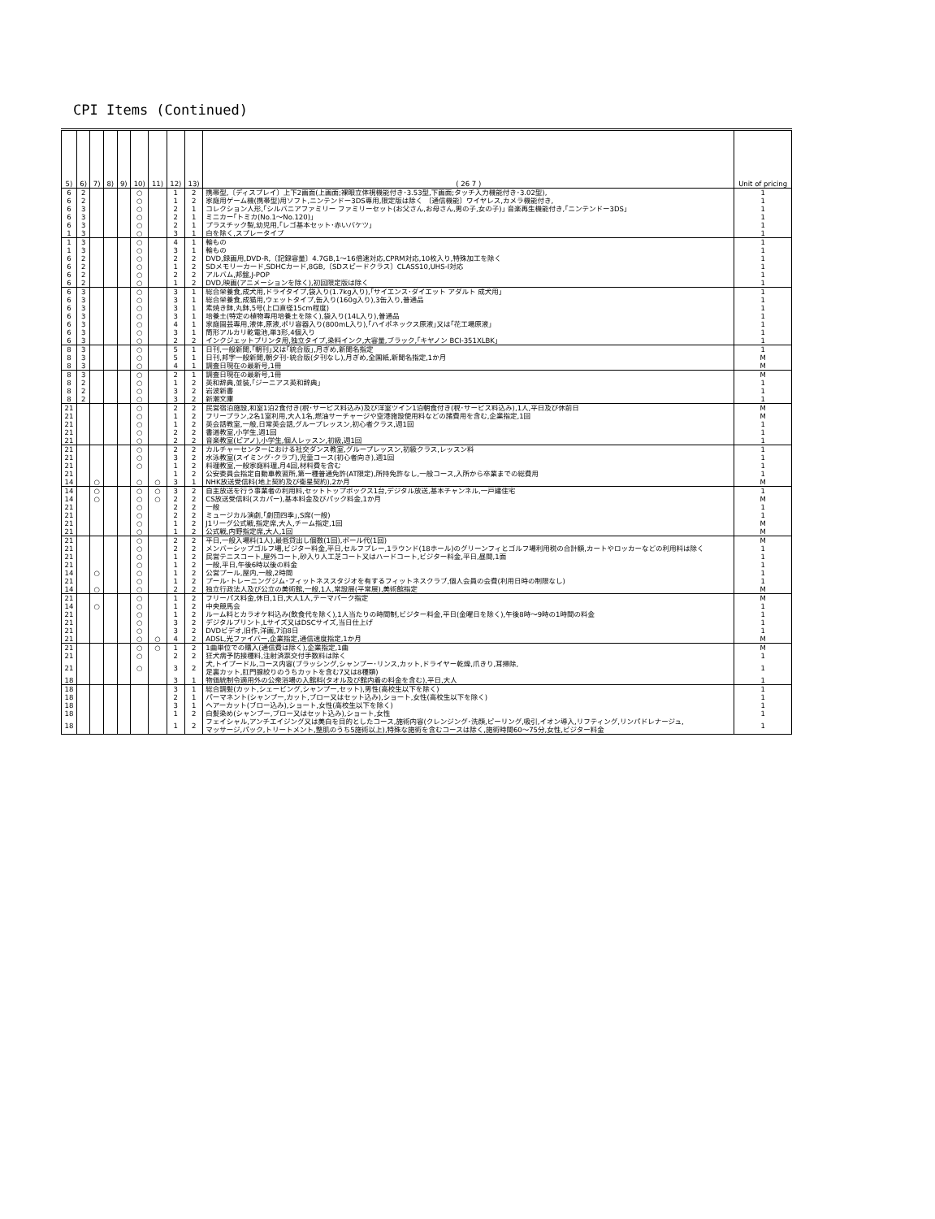CPI Items (Continued)
| 5) | 6) | 7) | 8) | 9) | 10) | 11) | 12) | 13) | ( 26 7 ) | Unit of pricing |
| --- | --- | --- | --- | --- | --- | --- | --- | --- | --- | --- |
| 6 | 2 | | | | ○ | | 1 | 2 | 携帯型,〔ディスプレイ〕上下2画面(上画面;裸眼立体視機能付き･3.53型,下画面;タッチ入力機能付き･3.02型), | 1 |
| 6 | 2 | | | | ○ | | 1 | 2 | 家庭用ゲーム機(携帯型)用ソフト,ニンテンドー3DS専用,限定版は除く 〔通信機能〕ワイヤレス,カメラ機能付き, | 1 |
| 6 | 3 | | | | ○ | | 2 | 1 | コレクション人形,｢シルバニアファミリー ファミリーセット(お父さん,お母さん,男の子,女の子)｣ 音楽再生機能付き,｢ニンテンドー3DS｣ | 1 |
| 6 | 3 | | | | ○ | | 2 | 1 | ミニカー｢トミカ(No.1～No.120)｣ | 1 |
| 6 | 3 | | | | ○ | | 2 | 1 | プラスチック製,幼児用,｢レゴ基本セット･赤いバケツ｣ | 1 |
| 1 | 3 | | | | ○ | | 3 | 1 | 白を除く,スプレータイプ | 1 |
| 1 | 3 | | | | ○ | | 4 | 1 | 輪もの | 1 |
| 1 | 3 | | | | ○ | | 3 | 1 | 輪もの | 1 |
| 6 | 2 | | | | ○ | | 2 | 2 | DVD,録画用,DVD-R,〔記録容量〕4.7GB,1～16倍速対応,CPRM対応,10枚入り,特殊加工を除く | 1 |
| 6 | 2 | | | | ○ | | 1 | 2 | SDメモリーカード,SDHCカード,8GB,〔SDスピードクラス〕CLASS10,UHS-I対応 | 1 |
| 6 | 2 | | | | ○ | | 2 | 2 | アルバム,邦盤,J-POP | 1 |
| 6 | 2 | | | | ○ | | 1 | 2 | DVD,映画(アニメーションを除く),初回限定版は除く | 1 |
| 6 | 3 | | | | ○ | | 3 | 1 | 総合栄養食,成犬用,ドライタイプ,袋入り(1.7kg入り),｢サイエンス･ダイエット アダルト 成犬用｣ | 1 |
| 6 | 3 | | | | ○ | | 3 | 1 | 総合栄養食,成猫用,ウェットタイプ,缶入り(160g入り),3缶入り,普通品 | 1 |
| 6 | 3 | | | | ○ | | 3 | 1 | 素焼き鉢,丸鉢,5号(上口直径15cm程度) | 1 |
| 6 | 3 | | | | ○ | | 3 | 1 | 培養土(特定の植物専用培養土を除く),袋入り(14L入り),普通品 | 1 |
| 6 | 3 | | | | ○ | | 4 | 1 | 家庭園芸専用,液体,原液,ポリ容器入り(800mL入り),｢ハイポネックス原液｣又は｢花工場原液｣ | 1 |
| 6 | 3 | | | | ○ | | 3 | 1 | 筒形アルカリ乾電池,単3形,4個入り | 1 |
| 6 | 3 | | | | ○ | | 2 | 2 | インクジェットプリンタ用,独立タイプ,染料インク,大容量,ブラック,｢キヤノン BCI-351XLBK｣ | 1 |
| 8 | 3 | | | | ○ | | 5 | 1 | 日刊,一般新聞,｢朝刊｣又は｢統合版｣,月ぎめ,新聞名指定 | 1 |
| 8 | 3 | | | | ○ | | 5 | 1 | 日刊,邦字一般新聞,朝夕刊･統合版(夕刊なし),月ぎめ,全国紙,新聞名指定,1か月 | M |
| 8 | 3 | | | | ○ | | 4 | 1 | 調査日現在の最新号,1冊 | M |
| 8 | 3 | | | | ○ | | 2 | 1 | 調査日現在の最新号,1冊 | M |
| 8 | 2 | | | | ○ | | 1 | 2 | 英和辞典,並装,｢ジーニアス英和辞典｣ | 1 |
| 8 | 2 | | | | ○ | | 3 | 2 | 岩波新書 | 1 |
| 8 | 2 | | | | ○ | | 3 | 2 | 新潮文庫 | 1 |
| 21 | | | | | ○ | | 2 | 2 | 民営宿泊施設,和室1泊2食付き(税･サービス料込み)及び洋室ツイン1泊朝食付き(税･サービス料込み),1人,平日及び休前日 | M |
| 21 | | | | | ○ | | 1 | 2 | フリープラン,2名1室利用,大人1名,燃油サーチャージや空港施設使用料などの諸費用を含む,企業指定,1回 | M |
| 21 | | | | | ○ | | 1 | 2 | 英会話教室,一般,日常英会話,グループレッスン,初心者クラス,週1回 | 1 |
| 21 | | | | | ○ | | 2 | 2 | 書道教室,小学生,週1回 | 1 |
| 21 | | | | | ○ | | 2 | 2 | 音楽教室(ピアノ),小学生,個人レッスン,初級,週1回 | 1 |
| 21 | | | | | ○ | | 2 | 2 | カルチャーセンターにおける社交ダンス教室,グループレッスン,初級クラス,レッスン料 | 1 |
| 21 | | | | | ○ | | 3 | 2 | 水泳教室(スイミング･クラブ),児童コース(初心者向き),週1回 | 1 |
| 21 | | | | | ○ | | 1 | 2 | 料理教室,一般家庭料理,月4回,材料費を含む | 1 |
| 21 | | | | | | | 1 | 2 | 公安委員会指定自動車教習所,第一種普通免許(AT限定),所持免許なし,一般コース,入所から卒業までの総費用 | 1 |
| 14 | | ○ | | | ○ | ○ | 3 | 1 | NHK放送受信料(地上契約及び衛星契約),2か月 | M |
| 14 | | ○ | | | ○ | ○ | 3 | 2 | 自主放送を行う事業者の利用料,セットトップボックス1台,デジタル放送,基本チャンネル,一戸建住宅 | 1 |
| 14 | | ○ | | | ○ | ○ | 2 | 2 | CS放送受信料(スカパー),基本料金及びパック料金,1か月 | M |
| 21 | | | | | ○ | | 2 | 2 | 一般 | 1 |
| 21 | | | | | ○ | | 2 | 2 | ミュージカル演劇,｢劇団四季｣,S席(一般) | 1 |
| 21 | | | | | ○ | | 1 | 2 | J1リーグ公式戦,指定席,大人,チーム指定,1回 | M |
| 21 | | | | | ○ | | 1 | 2 | 公式戦,内野指定席,大人,1回 | M |
| 21 | | | | | ○ | | 2 | 2 | 平日,一般入場料(1人),最低貸出し個数(1回),ボール代(1回) | M |
| 21 | | | | | ○ | | 2 | 2 | メンバーシップゴルフ場,ビジター料金,平日,セルフプレー,1ラウンド(18ホール)のグリーンフィとゴルフ場利用税の合計額,カートやロッカーなどの利用料は除く | 1 |
| 21 | | | | | ○ | | 1 | 2 | 民営テニスコート,屋外コート,砂入り人工芝コート又はハードコート,ビジター料金,平日,昼間,1面 | 1 |
| 21 | | | | | ○ | | 1 | 2 | 一般,平日,午後6時以後の料金 | 1 |
| 14 | | ○ | | | ○ | | 1 | 2 | 公営プール,屋内,一般,2時間 | 1 |
| 21 | | | | | ○ | | 1 | 2 | プール･トレーニングジム･フィットネススタジオを有するフィットネスクラブ,個人会員の会費(利用日時の制限なし) | 1 |
| 14 | | ○ | | | ○ | | 2 | 2 | 独立行政法人及び公立の美術館,一般,1人,常設展(平常展),美術館指定 | M |
| 21 | | | | | ○ | | 1 | 2 | フリーパス料金,休日,1日,大人1人,テーマパーク指定 | M |
| 14 | | ○ | | | ○ | | 1 | 2 | 中央競馬会 | 1 |
| 21 | | | | | ○ | | 1 | 2 | ルーム料とカラオケ料込み(飲食代を除く),1人当たりの時間制,ビジター料金,平日(金曜日を除く),午後8時～9時の1時間の料金 | 1 |
| 21 | | | | | ○ | | 3 | 2 | デジタルプリント,Lサイズ又はDSCサイズ,当日仕上げ | 1 |
| 21 | | | | | ○ | | 3 | 2 | DVDビデオ,旧作,洋画,7泊8日 | 1 |
| 21 | | | | | ○ | ○ | 4 | 2 | ADSL,光ファイバー,企業指定,通信速度指定,1か月 | M |
| 21 | | | | | ○ | ○ | 1 | 2 | 1曲単位での購入(通信費は除く),企業指定,1曲 | M |
| 21 | | | | | ○ | | 2 | 2 | 狂犬病予防接種料,注射済票交付手数料は除く | 1 |
| 21 | | | | | ○ | | 3 | 2 | 犬,トイプードル,コース内容(ブラッシング,シャンプー･リンス,カット,ドライヤー乾燥,爪きり,耳掃除, 足裏カット,肛門腺絞りのうちカットを含む7又は8種類) | 1 |
| 18 | | | | | | | 3 | 1 | 物価統制令適用外の公衆浴場の入館料(タオル及び館内着の料金を含む),平日,大人 | 1 |
| 18 | | | | | | | 3 | 1 | 総合調髪(カット,シェービング,シャンプー,セット),男性(高校生以下を除く) | 1 |
| 18 | | | | | | | 2 | 1 | パーマネント(シャンプー,カット,ブロー又はセット込み),ショート,女性(高校生以下を除く) | 1 |
| 18 | | | | | | | 3 | 1 | ヘアーカット(ブロー込み),ショート,女性(高校生以下を除く) | 1 |
| 18 | | | | | | | 1 | 2 | 白髪染め(シャンプー,ブロー又はセット込み),ショート,女性 | 1 |
| 18 | | | | | | | 1 | 2 | フェイシャル,アンチエイジング又は美白を目的としたコース,施術内容(クレンジング･洗顔,ピーリング,吸引,イオン導入,リフティング,リンパドレナージュ, マッサージ,パック,トリートメント,整肌のうち5施術以上),特殊な施術を含むコースは除く,施術時間60～75分,女性,ビジター料金 | 1 |